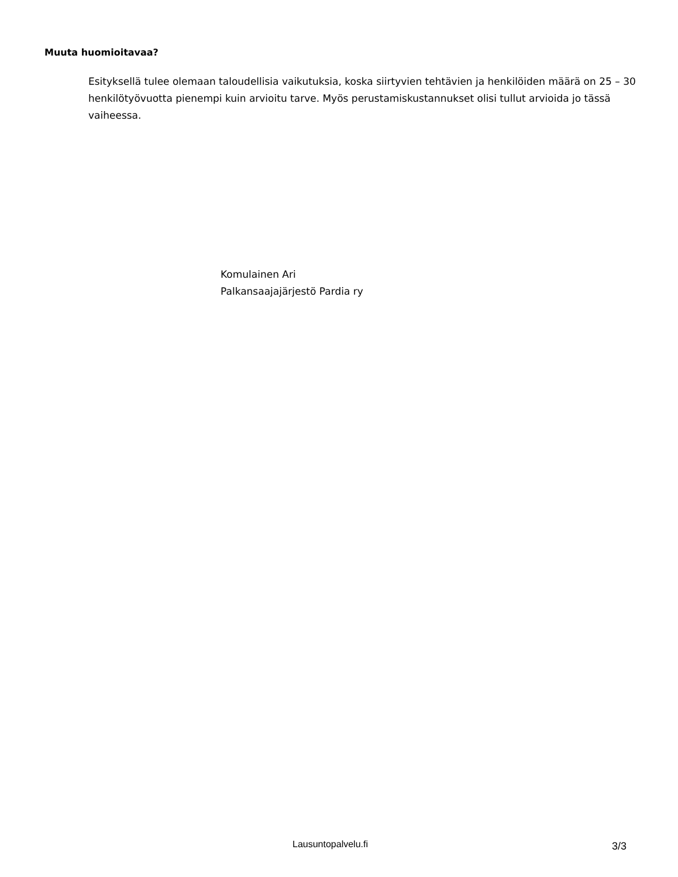Muuta huomioitavaa?
Esityksellä tulee olemaan taloudellisia vaikutuksia, koska siirtyvien tehtävien ja henkilöiden määrä on 25 – 30 henkilötyövuotta pienempi kuin arvioitu tarve. Myös perustamiskustannukset olisi tullut arvioida jo tässä vaiheessa.
Komulainen Ari
Palkansaajajärjestö Pardia ry
Lausuntopalvelu.fi 3/3